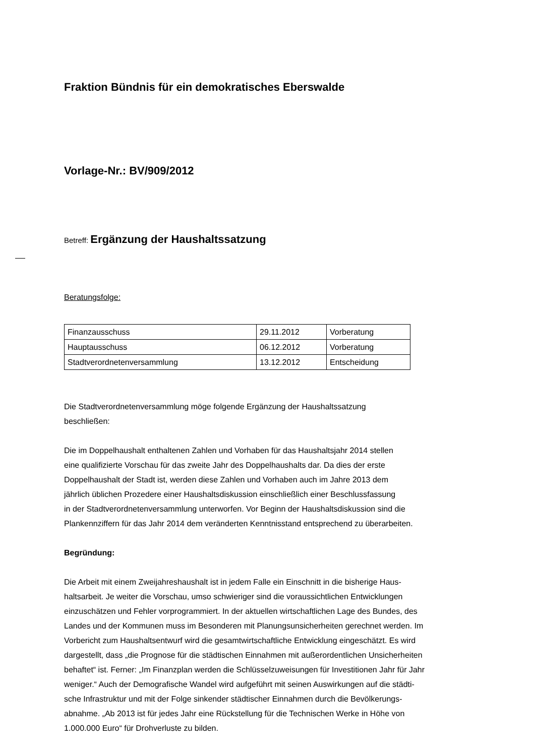Fraktion Bündnis für ein demokratisches Eberswalde
Vorlage-Nr.: BV/909/2012
Betreff: Ergänzung der Haushaltssatzung
Beratungsfolge:
| Finanzausschuss | 29.11.2012 | Vorberatung |
| Hauptausschuss | 06.12.2012 | Vorberatung |
| Stadtverordnetenversammlung | 13.12.2012 | Entscheidung |
Die Stadtverordnetenversammlung möge folgende Ergänzung der Haushaltssatzung
beschließen:
Die im Doppelhaushalt enthaltenen Zahlen und Vorhaben für das Haushaltsjahr 2014 stellen
eine qualifizierte Vorschau für das zweite Jahr des Doppelhaushalts dar. Da dies der erste
Doppelhaushalt der Stadt ist, werden diese Zahlen und Vorhaben auch im Jahre 2013 dem
jährlich üblichen Prozedere einer Haushaltsdiskussion einschließlich einer Beschlussfassung
in der Stadtverordnetenversammlung unterworfen. Vor Beginn der Haushaltsdiskussion sind die
Plankennziffern für das Jahr 2014 dem veränderten Kenntnisstand entsprechend zu überarbeiten.
Begründung:
Die Arbeit mit einem Zweijahreshaushalt ist in jedem Falle ein Einschnitt in die bisherige Haus-
haltsarbeit. Je weiter die Vorschau, umso schwieriger sind die voraussichtlichen Entwicklungen
einzuschätzen und Fehler vorprogrammiert. In der aktuellen wirtschaftlichen Lage des Bundes, des
Landes und der Kommunen muss im Besonderen mit Planungsunsicherheiten gerechnet werden. Im
Vorbericht zum Haushaltsentwurf wird die gesamtwirtschaftliche Entwicklung eingeschätzt. Es wird
dargestellt, dass „die Prognose für die städtischen Einnahmen mit außerordentlichen Unsicherheiten
behaftet“ ist. Ferner: „Im Finanzplan werden die Schlüsselzuweisungen für Investitionen Jahr für Jahr
weniger.“ Auch der Demografische Wandel wird aufgeführt mit seinen Auswirkungen auf die städti-
sche Infrastruktur und mit der Folge sinkender städtischer Einnahmen durch die Bevölkerungs-
abnahme. „Ab 2013 ist für jedes Jahr eine Rückstellung für die Technischen Werke in Höhe von
1.000.000 Euro“ für Drohverluste zu bilden.